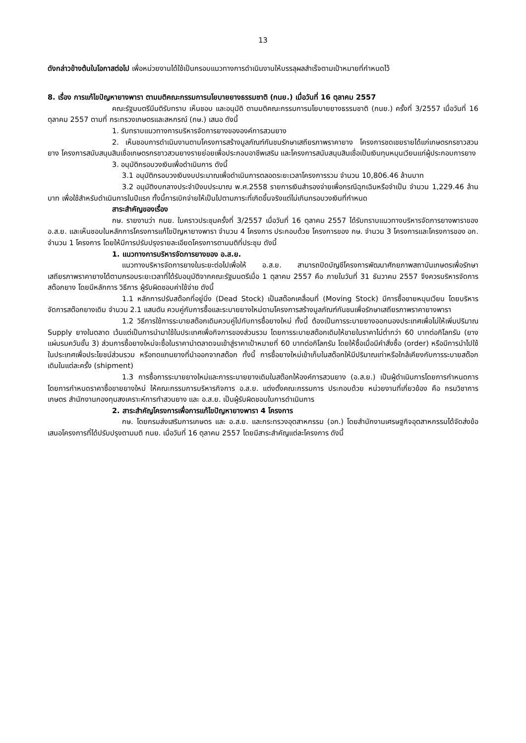13
ดังกล่าวข้างต้นในโอกาสต่อไป เพื่อหน่วยงานได้ใช้เป็นกรอบแนวทางการดำเนินงานให้บรรลุผลสำเร็จตามเป้าหมายที่กำหนดไว้
8. เรื่อง การแก้ไขปัญหายางพารา ตามมติคณะกรรมการนโยบายยางธรรมชาติ (กนย.) เมื่อวันที่ 16 ตุลาคม 2557
คณะรัฐมนตรีมีมติรับทราบ เห็นชอบ และอนุมัติ ตามมติคณะกรรมการนโยบายยางธรรมชาติ (กนย.) ครั้งที่ 3/2557 เมื่อวันที่ 16 ตุลาคม 2557 ตามที่ กระทรวงเกษตรและสหกรณ์ (กษ.) เสนอ ดังนี้
1. รับทราบแนวทางการบริหารจัดการยางขององค์การสวนยาง
2. เห็นชอบการดำเนินงานตามโครงการสร้างมูลภัณฑ์กันชนรักษาเสถียรภาพราคายาง โครงการชดเชยรายได้แก่เกษตรกรชาวสวนยาง โครงการสนับสนุนสินเชื่อเกษตรกรชาวสวนยางรายย่อยเพื่อประกอบอาชีพเสริม และโครงการสนับสนุนสินเชื่อเป็นเงินทุนหมุนเวียนแก่ผู้ประกอบการยาง
3. อนุมัติกรอบวงเงินเพื่อดำเนินการ ดังนี้
3.1 อนุมัติกรอบวงเงินงบประมาณเพื่อดำเนินการตลอดระยะเวลาโครงการรวม จำนวน 10,806.46 ล้านบาท
3.2 อนุมัติงบกลางประจำปีงบประมาณ พ.ศ.2558 รายการเงินสำรองจ่ายเพื่อกรณีฉุกเฉินหรือจำเป็น จำนวน 1,229.46 ล้านบาท เพื่อใช้สำหรับดำเนินการในปีแรก ทั้งนี้การเบิกจ่ายให้เป็นไปตามภาระที่เกิดขึ้นจริงแต่ไม่เกินกรอบวงเงินที่กำหนด
สาระสำคัญของเรื่อง
กษ. รายงานว่า กนย. ในคราวประชุมครั้งที่ 3/2557 เมื่อวันที่ 16 ตุลาคม 2557 ได้รับทราบแนวทางบริหารจัดการยางพาราของ อ.ส.ย. และเห็นชอบในหลักการโครงการแก้ไขปัญหายางพารา จำนวน 4 โครงการ ประกอบด้วย โครงการของ กษ. จำนวน 3 โครงการและโครงการของ อก. จำนวน 1 โครงการ โดยให้มีการปรับปรุงรายละเอียดโครงการตามมติที่ประชุม ดังนี้
1. แนวทางการบริหารจัดการยางของ อ.ส.ย.
แนวทางบริหารจัดการยางในระยะต่อไปเพื่อให้ อ.ส.ย. สามารถปิดบัญชีโครงการพัฒนาศักยภาพสถาบันเกษตรเพื่อรักษาเสถียรภาพราคายางได้ตามกรอบระยะเวลาที่ได้รับอนุมัติจากคณะรัฐมนตรีเมื่อ 1 ตุลาคม 2557 คือ ภายในวันที่ 31 ธันวาคม 2557 จึงควรบริหารจัดการสต๊อกยาง โดยมีหลักการ วิธีการ ผู้รับผิดชอบค่าใช้จ่าย ดังนี้
1.1 หลักการปรับสต๊อกที่อยู่นิ่ง (Dead Stock) เป็นสต๊อกเคลื่อนที่ (Moving Stock) มีการซื้อขายหมุนเวียน โดยบริหารจัดการสต๊อกยางเดิม จำนวน 2.1 แสนตัน ควบคู่กับการซื้อและระบายยางใหม่ตามโครงการสร้างมูลภัณฑ์กันชนเพื่อรักษาเสถียรภาพราคายางพารา
1.2 วิธีการใช้การระบายสต๊อกเดิมควบคู่ไปกับการซื้อยางใหม่ ทั้งนี้ ต้องเป็นการระบายยางออกนองประเทศเพื่อไม่ให้เพิ่มปริมาณ Supply ยางในตลาด เว้นแต่เป็นการนำมาใช้ในประเทศเพื่อกิจการของส่วนรวม โดยการระบายสต๊อกเดิมให้ขายในราคาไม่ต่ำกว่า 60 บาทต่อกิโลกรัม (ยางแผ่นรมควันชั้น 3) ส่วนการซื้อยางใหม่จะซื้อในราคานำตลาดจนเข้าสู่ราคาเป้าหมายที่ 60 บาทต่อกิโลกรัม โดยให้ซื้อเมื่อมีคำสั่งซื้อ (order) หรือมีการนำไปใช้ในประเทศเพื่อประโยชน์ส่วนรวม หรือทดแทนยางที่นำออกจากสต๊อก ทั้งนี้ การซื้อยางใหม่เข้าเก็บในสต๊อกให้มีปริมาณเท่าหรือใกล้เคียงกับการระบายสต๊อกเดิมในแต่ละครั้ง (shipment)
1.3 การซื้อการระบายยางใหม่และการระบายยางเดิมในสต๊อกให้องค์การสวนยาง (อ.ส.ย.) เป็นผู้ดำเนินการโดยการกำหนดการโดยการกำหนดราคาซื้อขายยางใหม่ ให้คณะกรรมการบริหารกิจการ อ.ส.ย. แต่งตั้งคณะกรรมการ ประกอบด้วย หน่วยงานที่เกี่ยวข้อง คือ กรมวิชาการเกษตร สำนักงานกองทุนสงเคราะห์การทำสวนยาง และ อ.ส.ย. เป็นผู้รับผิดชอบในการดำเนินการ
2. สาระสำคัญโครงการเพื่อการแก้ไขปัญหายางพารา 4 โครงการ
กษ. โดยกรมส่งเสริมการเกษตร และ อ.ส.ย. และกระทรวงอุตสาหกรรม (อก.) โดยสำนักงานเศรษฐกิจอุตสาหกรรมได้จัดส่งข้อเสนอโครงการที่ได้ปรับปรุงตามมติ กนย. เมื่อวันที่ 16 ตุลาคม 2557 โดยมีสาระสำคัญแต่ละโครงการ ดังนี้